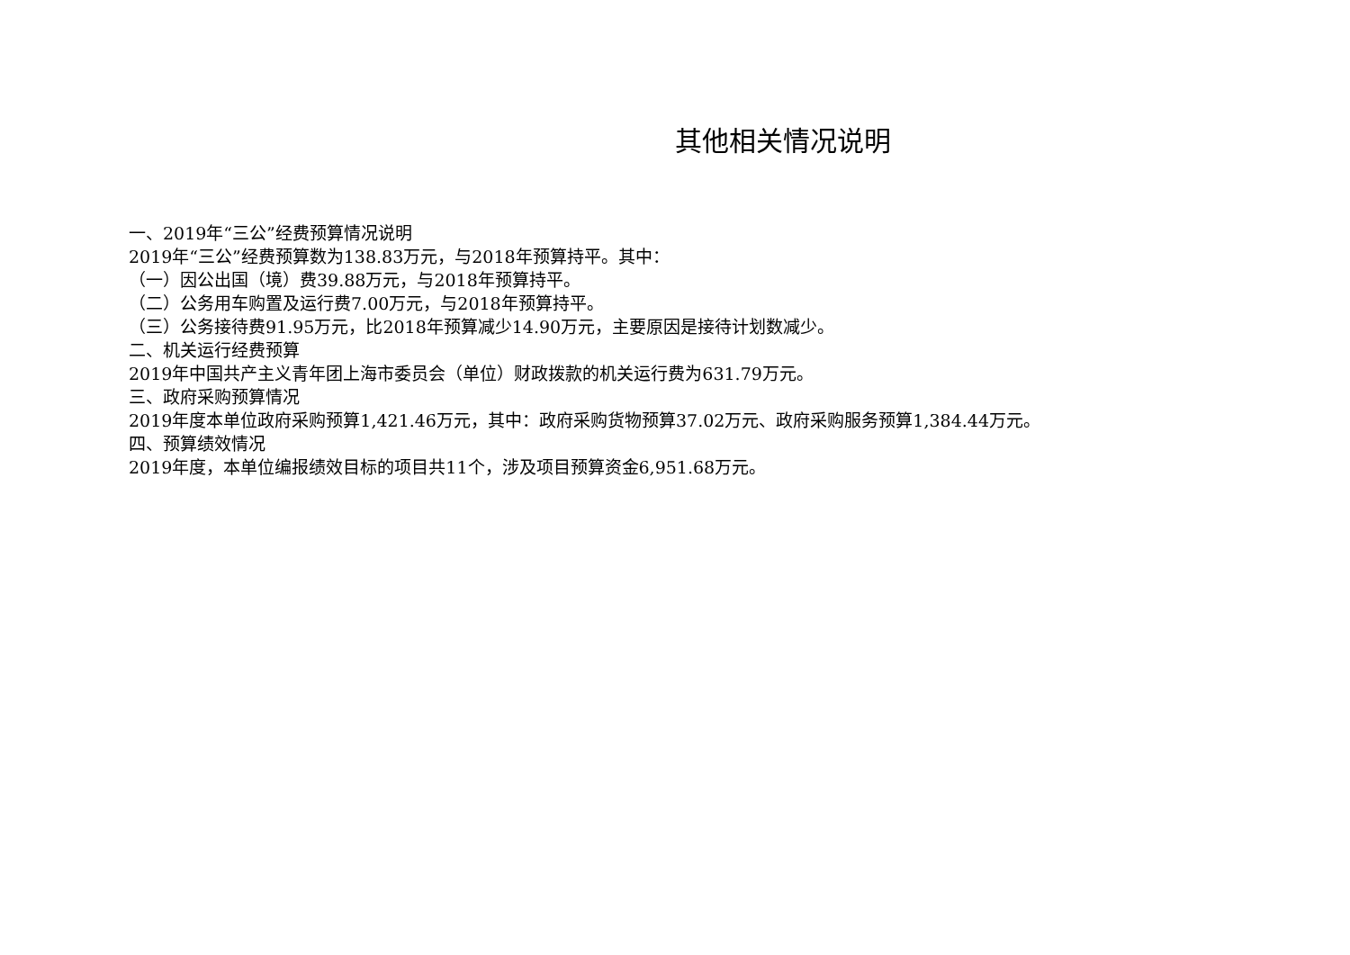其他相关情况说明
一、2019年“三公”经费预算情况说明
2019年“三公”经费预算数为138.83万元，与2018年预算持平。其中：
（一）因公出国（境）费39.88万元，与2018年预算持平。
（二）公务用车购置及运行费7.00万元，与2018年预算持平。
（三）公务接待费91.95万元，比2018年预算减少14.90万元，主要原因是接待计划数减少。
二、机关运行经费预算
2019年中国共产主义青年团上海市委员会（单位）财政拨款的机关运行费为631.79万元。
三、政府采购预算情况
2019年度本单位政府采购预算1,421.46万元，其中：政府采购货物预算37.02万元、政府采购服务预算1,384.44万元。
四、预算绩效情况
2019年度，本单位编报绩效目标的项目共11个，涉及项目预算资金6,951.68万元。